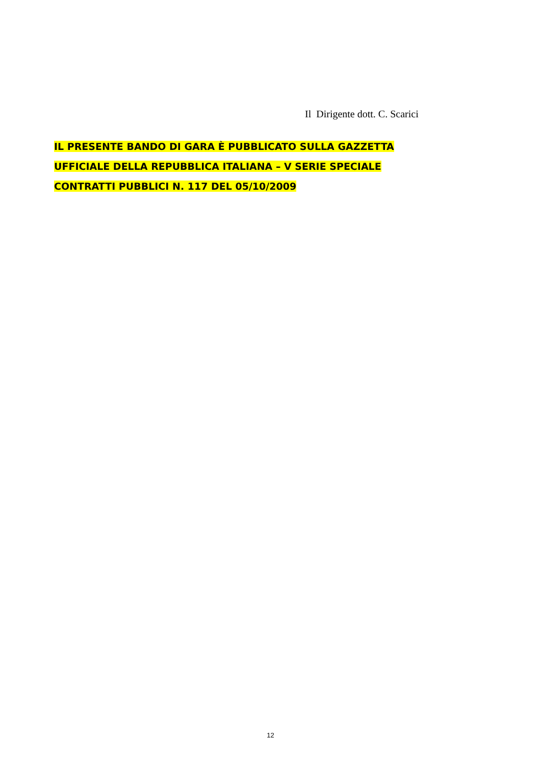Il Dirigente dott. C. Scarici
IL PRESENTE BANDO DI GARA È PUBBLICATO SULLA GAZZETTA
UFFICIALE DELLA REPUBBLICA ITALIANA – V SERIE SPECIALE
CONTRATTI PUBBLICI N. 117 DEL 05/10/2009
12